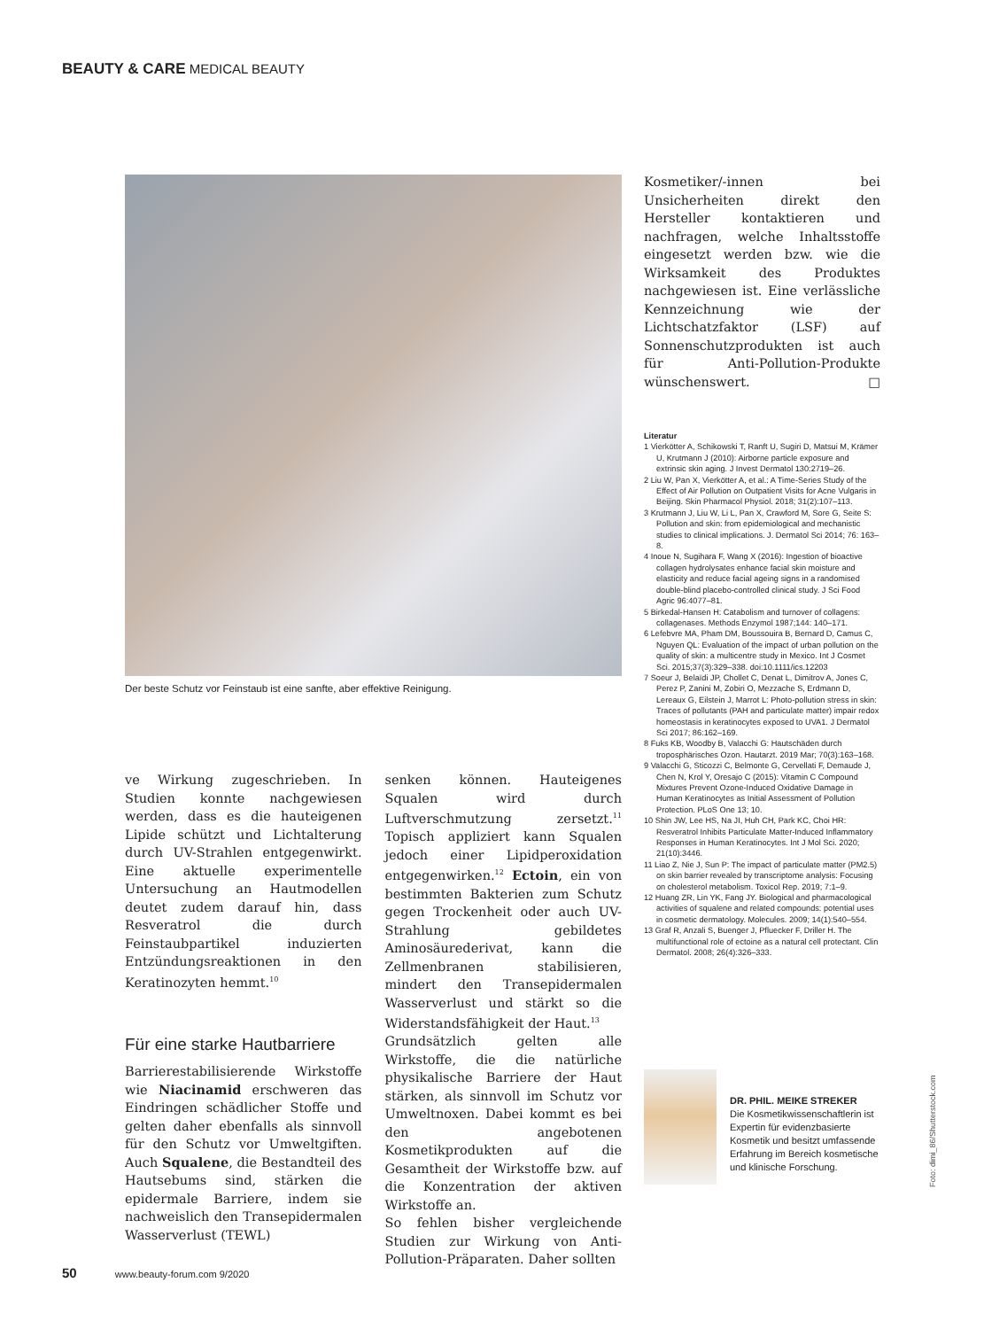BEAUTY & CARE MEDICAL BEAUTY
Der beste Schutz vor Feinstaub ist eine sanfte, aber effektive Reinigung.
ve Wirkung zugeschrieben. In Studien konnte nachgewiesen werden, dass es die hauteigenen Lipide schützt und Lichtalterung durch UV-Strahlen entgegenwirkt. Eine aktuelle experimentelle Untersuchung an Hautmodellen deutet zudem darauf hin, dass Resveratrol die durch Feinstaubpartikel induzierten Entzündungsreaktionen in den Keratinozyten hemmt.<sup>10</sup>
Für eine starke Hautbarriere
Barrierestabilisierende Wirkstoffe wie Niacinamid erschweren das Eindringen schädlicher Stoffe und gelten daher ebenfalls als sinnvoll für den Schutz vor Umweltgiften. Auch Squalene, die Bestandteil des Hautsebums sind, stärken die epidermale Barriere, indem sie nachweislich den Transepidermalen Wasserverlust (TEWL)
senken können. Hauteigenes Squalen wird durch Luftverschmutzung zersetzt.<sup>11</sup> Topisch appliziert kann Squalen jedoch einer Lipidperoxidation entgegenwirken.<sup>12</sup> Ectoin, ein von bestimmten Bakterien zum Schutz gegen Trockenheit oder auch UV-Strahlung gebildetes Aminosäurederivat, kann die Zellmenbranen stabilisieren, mindert den Transepidermalen Wasserverlust und stärkt so die Widerstandsfähigkeit der Haut.<sup>13</sup>
Grundsätzlich gelten alle Wirkstoffe, die die natürliche physikalische Barriere der Haut stärken, als sinnvoll im Schutz vor Umweltnoxen. Dabei kommt es bei den angebotenen Kosmetikprodukten auf die Gesamtheit der Wirkstoffe bzw. auf die Konzentration der aktiven Wirkstoffe an.
So fehlen bisher vergleichende Studien zur Wirkung von Anti-Pollution-Präparaten. Daher sollten
Kosmetiker/-innen bei Unsicherheiten direkt den Hersteller kontaktieren und nachfragen, welche Inhaltsstoffe eingesetzt werden bzw. wie die Wirksamkeit des Produktes nachgewiesen ist. Eine verlässliche Kennzeichnung wie der Lichtschatzfaktor (LSF) auf Sonnenschutzprodukten ist auch für Anti-Pollution-Produkte wünschenswert. □
Literatur
1 Vierkötter A, Schikowski T, Ranft U, Sugiri D, Matsui M, Krämer U, Krutmann J (2010): Airborne particle exposure and extrinsic skin aging. J Invest Dermatol 130:2719–26.
2 Liu W, Pan X, Vierkötter A, et al.: A Time-Series Study of the Effect of Air Pollution on Outpatient Visits for Acne Vulgaris in Beijing. Skin Pharmacol Physiol. 2018; 31(2):107–113.
3 Krutmann J, Liu W, Li L, Pan X, Crawford M, Sore G, Seite S: Pollution and skin: from epidemiological and mechanistic studies to clinical implications. J. Dermatol Sci 2014; 76: 163–8.
4 Inoue N, Sugihara F, Wang X (2016): Ingestion of bioactive collagen hydrolysates enhance facial skin moisture and elasticity and reduce facial ageing signs in a randomised double-blind placebo-controlled clinical study. J Sci Food Agric 96:4077–81.
5 Birkedal-Hansen H: Catabolism and turnover of collagens: collagenases. Methods Enzymol 1987;144: 140–171.
6 Lefebvre MA, Pham DM, Boussouira B, Bernard D, Camus C, Nguyen QL: Evaluation of the impact of urban pollution on the quality of skin: a multicentre study in Mexico. Int J Cosmet Sci. 2015;37(3):329–338. doi:10.1111/ics.12203
7 Soeur J, Belaïdi JP, Chollet C, Denat L, Dimitrov A, Jones C, Perez P, Zanini M, Zobiri O, Mezzache S, Erdmann D, Lereaux G, Eilstein J, Marrot L: Photo-pollution stress in skin: Traces of pollutants (PAH and particulate matter) impair redox homeostasis in keratinocytes exposed to UVA1. J Dermatol Sci 2017; 86:162–169.
8 Fuks KB, Woodby B, Valacchi G: Hautschäden durch troposphärisches Ozon. Hautarzt. 2019 Mar; 70(3):163–168.
9 Valacchi G, Sticozzi C, Belmonte G, Cervellati F, Demaude J, Chen N, Krol Y, Oresajo C (2015): Vitamin C Compound Mixtures Prevent Ozone-Induced Oxidative Damage in Human Keratinocytes as Initial Assessment of Pollution Protection. PLoS One 13; 10.
10 Shin JW, Lee HS, Na JI, Huh CH, Park KC, Choi HR: Resveratrol Inhibits Particulate Matter-Induced Inflammatory Responses in Human Keratinocytes. Int J Mol Sci. 2020; 21(10):3446.
11 Liao Z, Nie J, Sun P: The impact of particulate matter (PM2.5) on skin barrier revealed by transcriptome analysis: Focusing on cholesterol metabolism. Toxicol Rep. 2019; 7:1–9.
12 Huang ZR, Lin YK, Fang JY. Biological and pharmacological activities of squalene and related compounds: potential uses in cosmetic dermatology. Molecules. 2009; 14(1):540–554.
13 Graf R, Anzali S, Buenger J, Pfluecker F, Driller H. The multifunctional role of ectoine as a natural cell protectant. Clin Dermatol. 2008; 26(4):326–333.
DR. PHIL. MEIKE STREKER
Die Kosmetikwissenschaftlerin ist Expertin für evidenzbasierte Kosmetik und besitzt umfassende Erfahrung im Bereich kosmetische und klinische Forschung.
Foto: dimi_86/Shutterstock.com
50 www.beauty-forum.com 9/2020